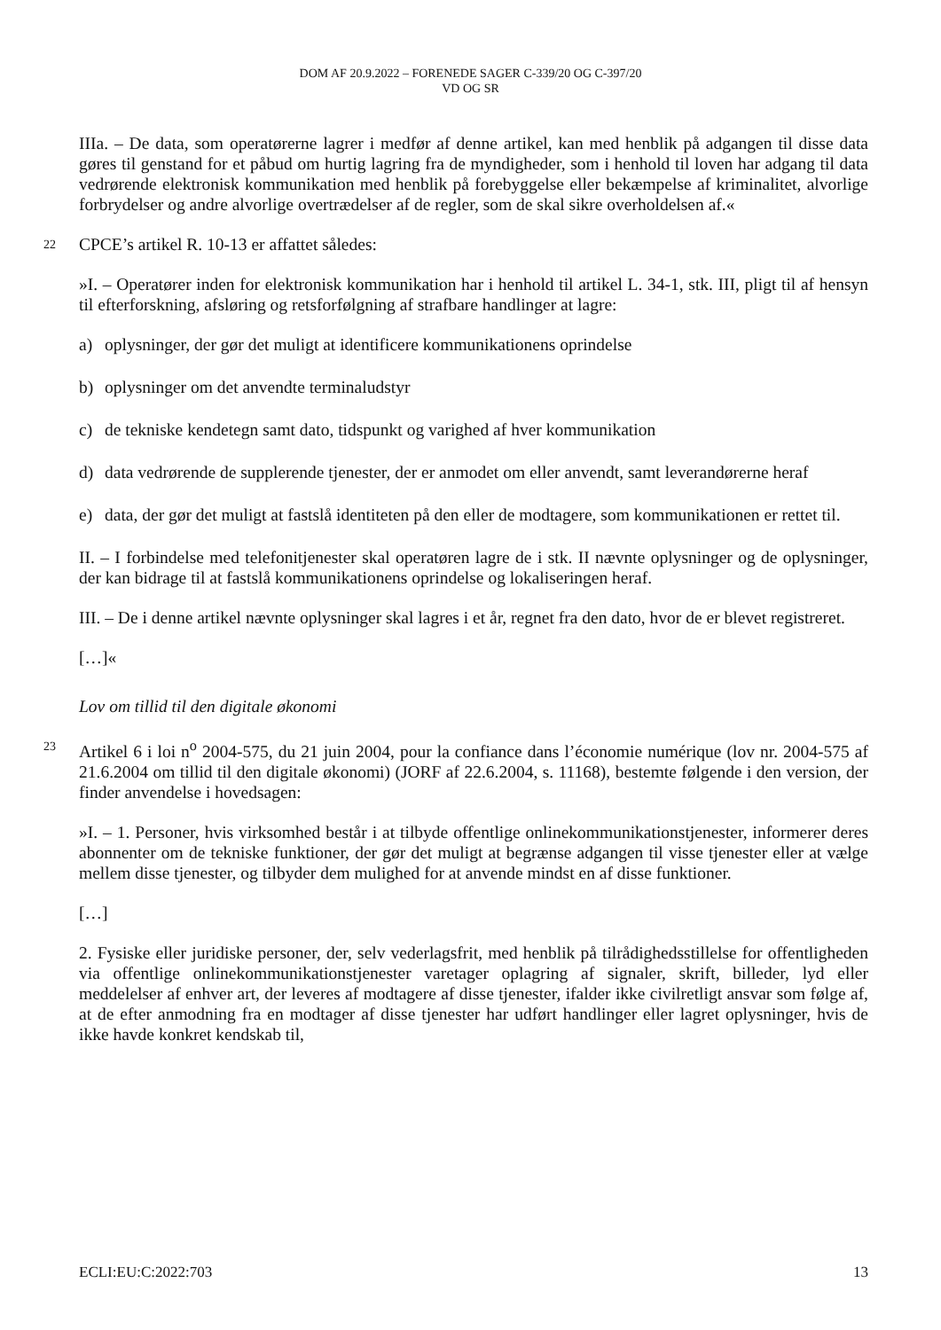DOM AF 20.9.2022 – FORENEDE SAGER C-339/20 OG C-397/20
VD OG SR
IIIa. – De data, som operatørerne lagrer i medfør af denne artikel, kan med henblik på adgangen til disse data gøres til genstand for et påbud om hurtig lagring fra de myndigheder, som i henhold til loven har adgang til data vedrørende elektronisk kommunikation med henblik på forebyggelse eller bekæmpelse af kriminalitet, alvorlige forbrydelser og andre alvorlige overtrædelser af de regler, som de skal sikre overholdelsen af.«
22 CPCE’s artikel R. 10-13 er affattet således:
»I. – Operatører inden for elektronisk kommunikation har i henhold til artikel L. 34-1, stk. III, pligt til af hensyn til efterforskning, afsløring og retsforfølgning af strafbare handlinger at lagre:
a) oplysninger, der gør det muligt at identificere kommunikationens oprindelse
b) oplysninger om det anvendte terminaludstyr
c) de tekniske kendetegn samt dato, tidspunkt og varighed af hver kommunikation
d) data vedrørende de supplerende tjenester, der er anmodet om eller anvendt, samt leverandørerne heraf
e) data, der gør det muligt at fastslå identiteten på den eller de modtagere, som kommunikationen er rettet til.
II. – I forbindelse med telefonitjenester skal operatøren lagre de i stk. II nævnte oplysninger og de oplysninger, der kan bidrage til at fastslå kommunikationens oprindelse og lokaliseringen heraf.
III. – De i denne artikel nævnte oplysninger skal lagres i et år, regnet fra den dato, hvor de er blevet registreret.
[…]«
Lov om tillid til den digitale økonomi
23 Artikel 6 i loi n<sup>o</sup> 2004-575, du 21 juin 2004, pour la confiance dans l’économie numérique (lov nr. 2004-575 af 21.6.2004 om tillid til den digitale økonomi) (JORF af 22.6.2004, s. 11168), bestemte følgende i den version, der finder anvendelse i hovedsagen:
»I. – 1. Personer, hvis virksomhed består i at tilbyde offentlige onlinekommunikationstjenester, informerer deres abonnenter om de tekniske funktioner, der gør det muligt at begrænse adgangen til visse tjenester eller at vælge mellem disse tjenester, og tilbyder dem mulighed for at anvende mindst en af disse funktioner.
[…]
2. Fysiske eller juridiske personer, der, selv vederlagsfrit, med henblik på tilrådighedsstillelse for offentligheden via offentlige onlinekommunikationstjenester varetager oplagring af signaler, skrift, billeder, lyd eller meddelelser af enhver art, der leveres af modtagere af disse tjenester, ifalder ikke civilretligt ansvar som følge af, at de efter anmodning fra en modtager af disse tjenester har udført handlinger eller lagret oplysninger, hvis de ikke havde konkret kendskab til,
ECLI:EU:C:2022:703 13